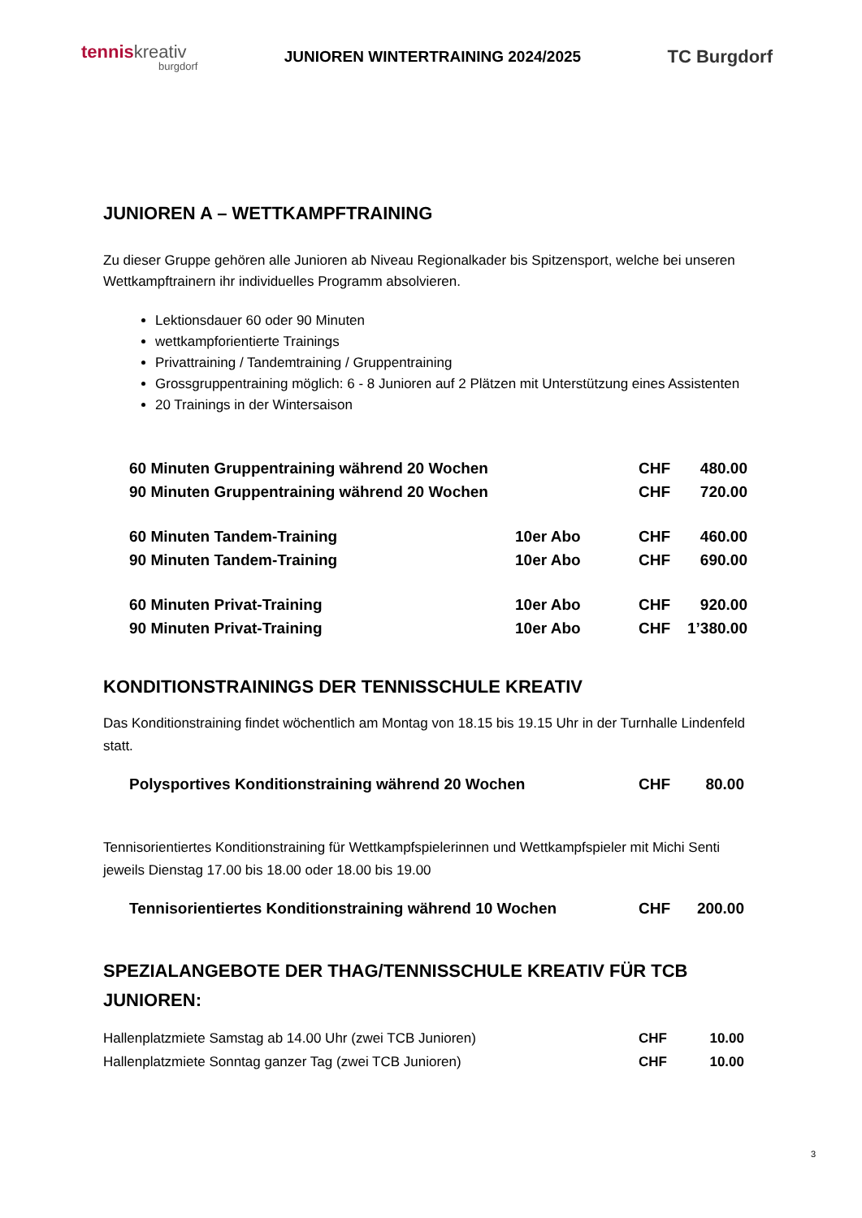tenniskreativ
burgdorf
JUNIOREN WINTERTRAINING 2024/2025
TC Burgdorf
JUNIOREN A – WETTKAMPFTRAINING
Zu dieser Gruppe gehören alle Junioren ab Niveau Regionalkader bis Spitzensport, welche bei unseren Wettkampftrainern ihr individuelles Programm absolvieren.
Lektionsdauer 60 oder 90 Minuten
wettkampforientierte Trainings
Privattraining / Tandemtraining / Gruppentraining
Grossgruppentraining möglich: 6 - 8 Junioren auf 2 Plätzen mit Unterstützung eines Assistenten
20 Trainings in der Wintersaison
| 60 Minuten Gruppentraining während 20 Wochen | | CHF | 480.00 |
| 90 Minuten Gruppentraining während 20 Wochen | | CHF | 720.00 |
| 60 Minuten Tandem-Training | 10er Abo | CHF | 460.00 |
| 90 Minuten Tandem-Training | 10er Abo | CHF | 690.00 |
| 60 Minuten Privat-Training | 10er Abo | CHF | 920.00 |
| 90 Minuten Privat-Training | 10er Abo | CHF | 1’380.00 |
KONDITIONSTRAININGS DER TENNISSCHULE KREATIV
Das Konditionstraining findet wöchentlich am Montag von 18.15 bis 19.15 Uhr in der Turnhalle Lindenfeld statt.
| Polysportives Konditionstraining während 20 Wochen | CHF | 80.00 |
Tennisorientiertes Konditionstraining für Wettkampfspielerinnen und Wettkampfspieler mit Michi Senti jeweils Dienstag 17.00 bis 18.00 oder 18.00 bis 19.00
| Tennisorientiertes Konditionstraining während 10 Wochen | CHF | 200.00 |
SPEZIALANGEBOTE DER THAG/TENNISSCHULE KREATIV FÜR TCB JUNIOREN:
| Hallenplatzmiete Samstag ab 14.00 Uhr (zwei TCB Junioren) | CHF | 10.00 |
| Hallenplatzmiete Sonntag ganzer Tag (zwei TCB Junioren) | CHF | 10.00 |
3